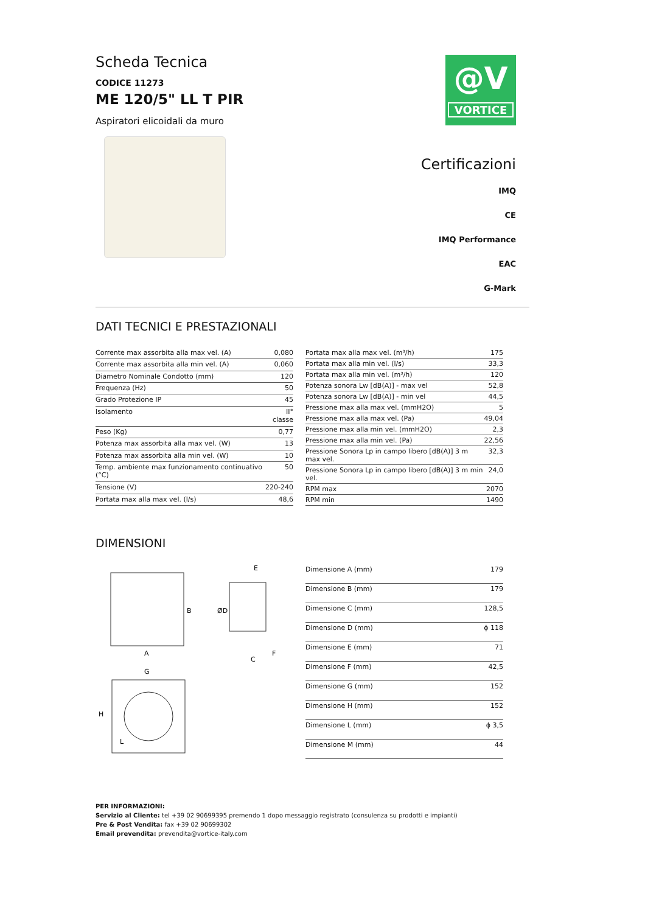Scheda Tecnica
CODICE 11273
ME 120/5" LL T PIR
Aspiratori elicoidali da muro
@V
VORTICE
Certificazioni
IMQ
CE
IMQ Performance
EAC
G-Mark
DATI TECNICI E PRESTAZIONALI
| Corrente max assorbita alla max vel. (A) | 0,080 |
| Corrente max assorbita alla min vel. (A) | 0,060 |
| Diametro Nominale Condotto (mm) | 120 |
| Frequenza (Hz) | 50 |
| Grado Protezione IP | 45 |
| Isolamento | II° classe |
| Peso (Kg) | 0,77 |
| Potenza max assorbita alla max vel. (W) | 13 |
| Potenza max assorbita alla min vel. (W) | 10 |
| Temp. ambiente max funzionamento continuativo (°C) | 50 |
| Tensione (V) | 220-240 |
| Portata max alla max vel. (l/s) | 48,6 |
| Portata max alla max vel. (m³/h) | 175 |
| Portata max alla min vel. (l/s) | 33,3 |
| Portata max alla min vel. (m³/h) | 120 |
| Potenza sonora Lw [dB(A)] - max vel | 52,8 |
| Potenza sonora Lw [dB(A)] - min vel | 44,5 |
| Pressione max alla max vel. (mmH2O) | 5 |
| Pressione max alla max vel. (Pa) | 49,04 |
| Pressione max alla min vel. (mmH2O) | 2,3 |
| Pressione max alla min vel. (Pa) | 22,56 |
| Pressione Sonora Lp in campo libero [dB(A)] 3 m max vel. | 32,3 |
| Pressione Sonora Lp in campo libero [dB(A)] 3 m min vel. | 24,0 |
| RPM max | 2070 |
| RPM min | 1490 |
DIMENSIONI
A
B
G
H
E
ØD
C
F
L
| Dimensione A (mm) | 179 |
| Dimensione B (mm) | 179 |
| Dimensione C (mm) | 128,5 |
| Dimensione D (mm) | ϕ 118 |
| Dimensione E (mm) | 71 |
| Dimensione F (mm) | 42,5 |
| Dimensione G (mm) | 152 |
| Dimensione H (mm) | 152 |
| Dimensione L (mm) | ϕ 3,5 |
| Dimensione M (mm) | 44 |
PER INFORMAZIONI:
Servizio al Cliente: tel +39 02 90699395 premendo 1 dopo messaggio registrato (consulenza su prodotti e impianti)
Pre & Post Vendita: fax +39 02 90699302
Email prevendita: prevendita@vortice-italy.com